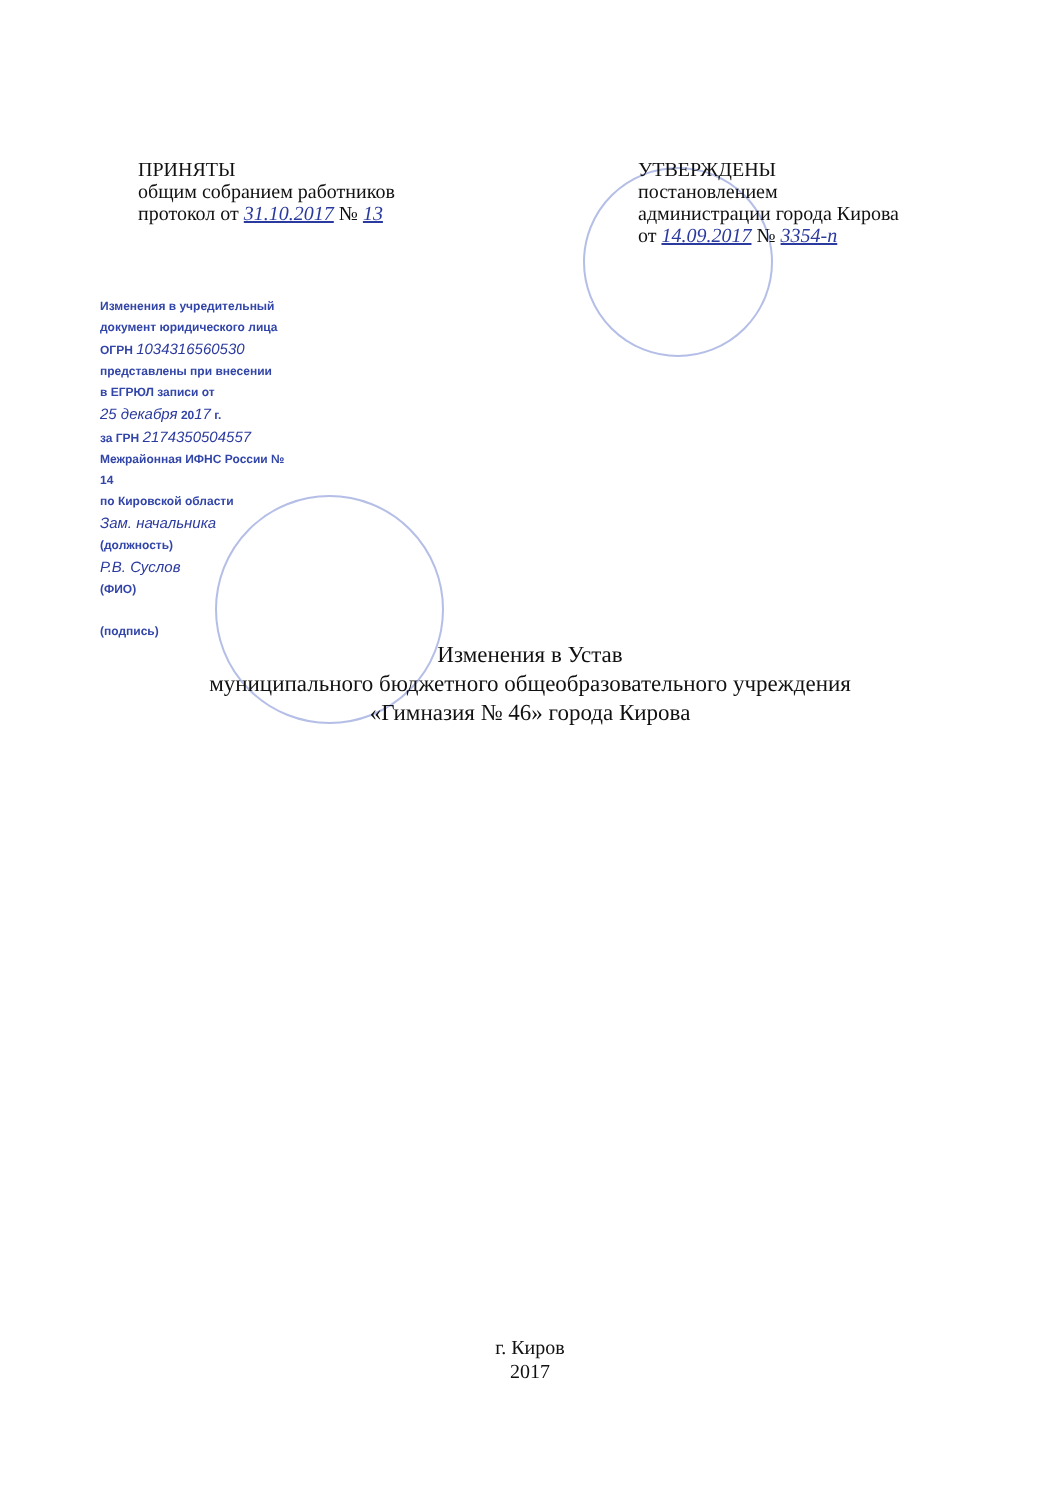ПРИНЯТЫ
общим собранием работников
протокол от 31.10.2017 № 13
УТВЕРЖДЕНЫ
постановлением
администрации города Кирова
от 14.09.2017 № 3354-п
Изменения в учредительный
документ юридического лица
ОГРН 1034316560530
представлены при внесении
в ЕГРЮЛ записи от
25 декабря 2017 г.
за ГРН 2174350504557
Межрайонная ИФНС России № 14
по Кировской области
Зам. начальника
(должность)
Р.В. Суслов
(ФИО)
(подпись)
Изменения в Устав
муниципального бюджетного общеобразовательного учреждения
«Гимназия № 46» города Кирова
г. Киров
2017